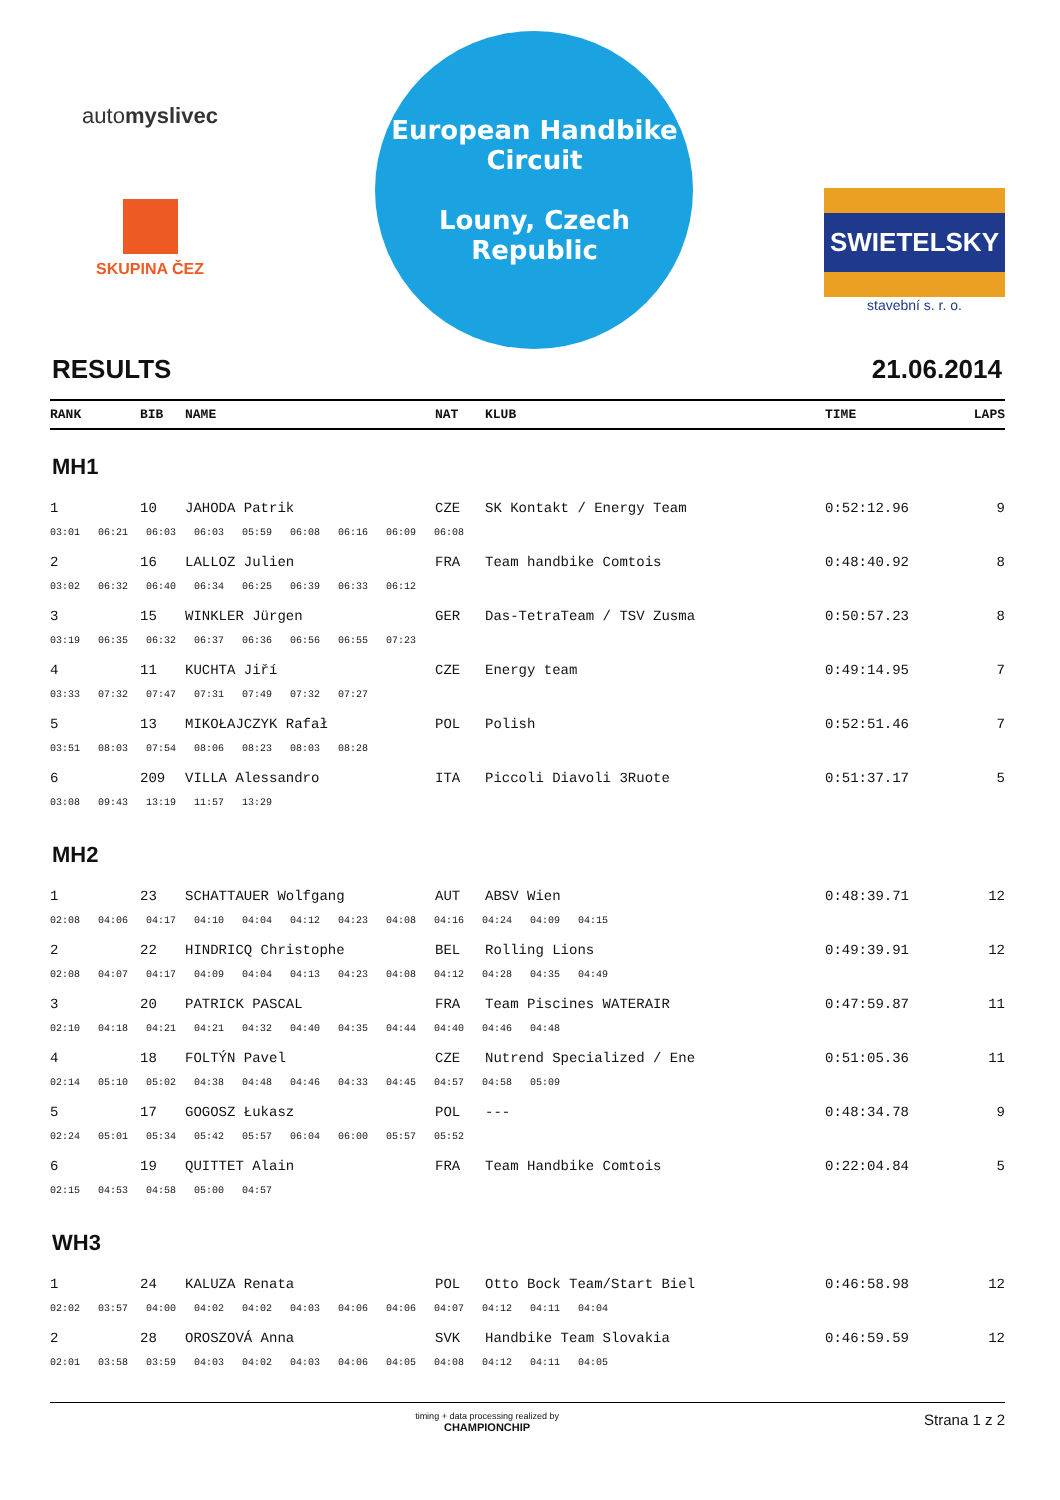automyslivec
SKUPINA ČEZ
European Handbike Circuit
Louny, Czech Republic
SWIETELSKY
stavební s. r. o.
RESULTS 21.06.2014
| RANK | BIB | NAME | NAT | KLUB | TIME | LAPS |
| --- | --- | --- | --- | --- | --- | --- |
MH1
| 1 | 10 | JAHODA Patrik | CZE | SK Kontakt / Energy Team | 0:52:12.96 | 9 |
| 03:01 06:21 06:03 06:03 05:59 06:08 06:16 06:09 06:08 | | | | | | |
| 2 | 16 | LALLOZ Julien | FRA | Team handbike Comtois | 0:48:40.92 | 8 |
| 03:02 06:32 06:40 06:34 06:25 06:39 06:33 06:12 | | | | | | |
| 3 | 15 | WINKLER Jürgen | GER | Das-TetraTeam / TSV Zusma | 0:50:57.23 | 8 |
| 03:19 06:35 06:32 06:37 06:36 06:56 06:55 07:23 | | | | | | |
| 4 | 11 | KUCHTA Jiří | CZE | Energy team | 0:49:14.95 | 7 |
| 03:33 07:32 07:47 07:31 07:49 07:32 07:27 | | | | | | |
| 5 | 13 | MIKOŁAJCZYK Rafał | POL | Polish | 0:52:51.46 | 7 |
| 03:51 08:03 07:54 08:06 08:23 08:03 08:28 | | | | | | |
| 6 | 209 | VILLA Alessandro | ITA | Piccoli Diavoli 3Ruote | 0:51:37.17 | 5 |
| 03:08 09:43 13:19 11:57 13:29 | | | | | | |
MH2
| 1 | 23 | SCHATTAUER Wolfgang | AUT | ABSV Wien | 0:48:39.71 | 12 |
| 02:08 04:06 04:17 04:10 04:04 04:12 04:23 04:08 04:16 04:24 04:09 04:15 | | | | | | |
| 2 | 22 | HINDRICQ Christophe | BEL | Rolling Lions | 0:49:39.91 | 12 |
| 02:08 04:07 04:17 04:09 04:04 04:13 04:23 04:08 04:12 04:28 04:35 04:49 | | | | | | |
| 3 | 20 | PATRICK PASCAL | FRA | Team Piscines WATERAIR | 0:47:59.87 | 11 |
| 02:10 04:18 04:21 04:21 04:32 04:40 04:35 04:44 04:40 04:46 04:48 | | | | | | |
| 4 | 18 | FOLTÝN Pavel | CZE | Nutrend Specialized / Ene | 0:51:05.36 | 11 |
| 02:14 05:10 05:02 04:38 04:48 04:46 04:33 04:45 04:57 04:58 05:09 | | | | | | |
| 5 | 17 | GOGOSZ Łukasz | POL | --- | 0:48:34.78 | 9 |
| 02:24 05:01 05:34 05:42 05:57 06:04 06:00 05:57 05:52 | | | | | | |
| 6 | 19 | QUITTET Alain | FRA | Team Handbike Comtois | 0:22:04.84 | 5 |
| 02:15 04:53 04:58 05:00 04:57 | | | | | | |
WH3
| 1 | 24 | KALUZA Renata | POL | Otto Bock Team/Start Biel | 0:46:58.98 | 12 |
| 02:02 03:57 04:00 04:02 04:02 04:03 04:06 04:06 04:07 04:12 04:11 04:04 | | | | | | |
| 2 | 28 | OROSZOVÁ Anna | SVK | Handbike Team Slovakia | 0:46:59.59 | 12 |
| 02:01 03:58 03:59 04:03 04:02 04:03 04:06 04:05 04:08 04:12 04:11 04:05 | | | | | | |
timing + data processing realized by
CHAMPIONCHIP Strana 1 z 2